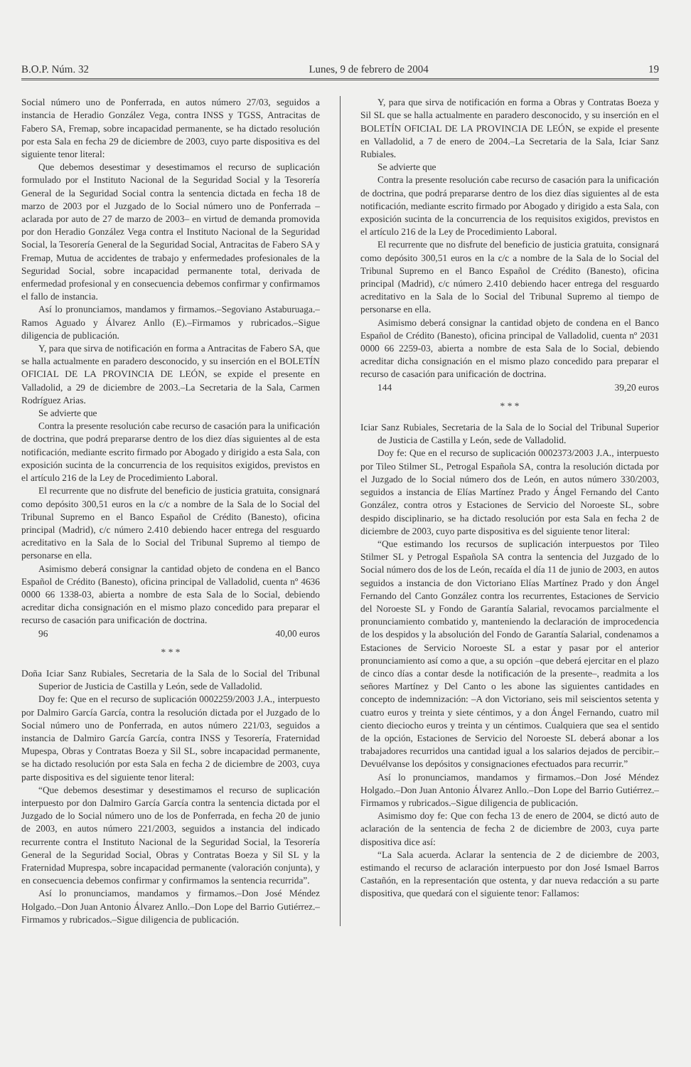B.O.P. Núm. 32 Lunes, 9 de febrero de 2004 19
Social número uno de Ponferrada, en autos número 27/03, seguidos a instancia de Heradio González Vega, contra INSS y TGSS, Antracitas de Fabero SA, Fremap, sobre incapacidad permanente, se ha dictado resolución por esta Sala en fecha 29 de diciembre de 2003, cuyo parte dispositiva es del siguiente tenor literal:
Que debemos desestimar y desestimamos el recurso de suplicación formulado por el Instituto Nacional de la Seguridad Social y la Tesorería General de la Seguridad Social contra la sentencia dictada en fecha 18 de marzo de 2003 por el Juzgado de lo Social número uno de Ponferrada –aclarada por auto de 27 de marzo de 2003– en virtud de demanda promovida por don Heradio González Vega contra el Instituto Nacional de la Seguridad Social, la Tesorería General de la Seguridad Social, Antracitas de Fabero SA y Fremap, Mutua de accidentes de trabajo y enfermedades profesionales de la Seguridad Social, sobre incapacidad permanente total, derivada de enfermedad profesional y en consecuencia debemos confirmar y confirmamos el fallo de instancia.
Así lo pronunciamos, mandamos y firmamos.–Segoviano Astaburuaga.–Ramos Aguado y Álvarez Anllo (E).–Firmamos y rubricados.–Sigue diligencia de publicación.
Y, para que sirva de notificación en forma a Antracitas de Fabero SA, que se halla actualmente en paradero desconocido, y su inserción en el BOLETÍN OFICIAL DE LA PROVINCIA DE LEÓN, se expide el presente en Valladolid, a 29 de diciembre de 2003.–La Secretaria de la Sala, Carmen Rodríguez Arias.
Se advierte que
Contra la presente resolución cabe recurso de casación para la unificación de doctrina, que podrá prepararse dentro de los diez días siguientes al de esta notificación, mediante escrito firmado por Abogado y dirigido a esta Sala, con exposición sucinta de la concurrencia de los requisitos exigidos, previstos en el artículo 216 de la Ley de Procedimiento Laboral.
El recurrente que no disfrute del beneficio de justicia gratuita, consignará como depósito 300,51 euros en la c/c a nombre de la Sala de lo Social del Tribunal Supremo en el Banco Español de Crédito (Banesto), oficina principal (Madrid), c/c número 2.410 debiendo hacer entrega del resguardo acreditativo en la Sala de lo Social del Tribunal Supremo al tiempo de personarse en ella.
Asimismo deberá consignar la cantidad objeto de condena en el Banco Español de Crédito (Banesto), oficina principal de Valladolid, cuenta nº 4636 0000 66 1338-03, abierta a nombre de esta Sala de lo Social, debiendo acreditar dicha consignación en el mismo plazo concedido para preparar el recurso de casación para unificación de doctrina.
96 40,00 euros
* * *
Doña Iciar Sanz Rubiales, Secretaria de la Sala de lo Social del Tribunal Superior de Justicia de Castilla y León, sede de Valladolid.
Doy fe: Que en el recurso de suplicación 0002259/2003 J.A., interpuesto por Dalmiro García García, contra la resolución dictada por el Juzgado de lo Social número uno de Ponferrada, en autos número 221/03, seguidos a instancia de Dalmiro García García, contra INSS y Tesorería, Fraternidad Mupespa, Obras y Contratas Boeza y Sil SL, sobre incapacidad permanente, se ha dictado resolución por esta Sala en fecha 2 de diciembre de 2003, cuya parte dispositiva es del siguiente tenor literal:
“Que debemos desestimar y desestimamos el recurso de suplicación interpuesto por don Dalmiro García García contra la sentencia dictada por el Juzgado de lo Social número uno de los de Ponferrada, en fecha 20 de junio de 2003, en autos número 221/2003, seguidos a instancia del indicado recurrente contra el Instituto Nacional de la Seguridad Social, la Tesorería General de la Seguridad Social, Obras y Contratas Boeza y Sil SL y la Fraternidad Muprespa, sobre incapacidad permanente (valoración conjunta), y en consecuencia debemos confirmar y confirmamos la sentencia recurrida”.
Así lo pronunciamos, mandamos y firmamos.–Don José Méndez Holgado.–Don Juan Antonio Álvarez Anllo.–Don Lope del Barrio Gutiérrez.–Firmamos y rubricados.–Sigue diligencia de publicación.
Y, para que sirva de notificación en forma a Obras y Contratas Boeza y Sil SL que se halla actualmente en paradero desconocido, y su inserción en el BOLETÍN OFICIAL DE LA PROVINCIA DE LEÓN, se expide el presente en Valladolid, a 7 de enero de 2004.–La Secretaria de la Sala, Iciar Sanz Rubiales.
Se advierte que
Contra la presente resolución cabe recurso de casación para la unificación de doctrina, que podrá prepararse dentro de los diez días siguientes al de esta notificación, mediante escrito firmado por Abogado y dirigido a esta Sala, con exposición sucinta de la concurrencia de los requisitos exigidos, previstos en el artículo 216 de la Ley de Procedimiento Laboral.
El recurrente que no disfrute del beneficio de justicia gratuita, consignará como depósito 300,51 euros en la c/c a nombre de la Sala de lo Social del Tribunal Supremo en el Banco Español de Crédito (Banesto), oficina principal (Madrid), c/c número 2.410 debiendo hacer entrega del resguardo acreditativo en la Sala de lo Social del Tribunal Supremo al tiempo de personarse en ella.
Asimismo deberá consignar la cantidad objeto de condena en el Banco Español de Crédito (Banesto), oficina principal de Valladolid, cuenta nº 2031 0000 66 2259-03, abierta a nombre de esta Sala de lo Social, debiendo acreditar dicha consignación en el mismo plazo concedido para preparar el recurso de casación para unificación de doctrina.
144 39,20 euros
* * *
Iciar Sanz Rubiales, Secretaria de la Sala de lo Social del Tribunal Superior de Justicia de Castilla y León, sede de Valladolid.
Doy fe: Que en el recurso de suplicación 0002373/2003 J.A., interpuesto por Tileo Stilmer SL, Petrogal Española SA, contra la resolución dictada por el Juzgado de lo Social número dos de León, en autos número 330/2003, seguidos a instancia de Elías Martínez Prado y Ángel Fernando del Canto González, contra otros y Estaciones de Servicio del Noroeste SL, sobre despido disciplinario, se ha dictado resolución por esta Sala en fecha 2 de diciembre de 2003, cuyo parte dispositiva es del siguiente tenor literal:
“Que estimando los recursos de suplicación interpuestos por Tileo Stilmer SL y Petrogal Española SA contra la sentencia del Juzgado de lo Social número dos de los de León, recaída el día 11 de junio de 2003, en autos seguidos a instancia de don Victoriano Elías Martínez Prado y don Ángel Fernando del Canto González contra los recurrentes, Estaciones de Servicio del Noroeste SL y Fondo de Garantía Salarial, revocamos parcialmente el pronunciamiento combatido y, manteniendo la declaración de improcedencia de los despidos y la absolución del Fondo de Garantía Salarial, condenamos a Estaciones de Servicio Noroeste SL a estar y pasar por el anterior pronunciamiento así como a que, a su opción –que deberá ejercitar en el plazo de cinco días a contar desde la notificación de la presente–, readmita a los señores Martínez y Del Canto o les abone las siguientes cantidades en concepto de indemnización: –A don Victoriano, seis mil seiscientos setenta y cuatro euros y treinta y siete céntimos, y a don Ángel Fernando, cuatro mil ciento dieciocho euros y treinta y un céntimos. Cualquiera que sea el sentido de la opción, Estaciones de Servicio del Noroeste SL deberá abonar a los trabajadores recurridos una cantidad igual a los salarios dejados de percibir.– Devuélvanse los depósitos y consignaciones efectuados para recurrir.”
Así lo pronunciamos, mandamos y firmamos.–Don José Méndez Holgado.–Don Juan Antonio Álvarez Anllo.–Don Lope del Barrio Gutiérrez.–Firmamos y rubricados.–Sigue diligencia de publicación.
Asimismo doy fe: Que con fecha 13 de enero de 2004, se dictó auto de aclaración de la sentencia de fecha 2 de diciembre de 2003, cuya parte dispositiva dice así:
“La Sala acuerda. Aclarar la sentencia de 2 de diciembre de 2003, estimando el recurso de aclaración interpuesto por don José Ismael Barros Castañón, en la representación que ostenta, y dar nueva redacción a su parte dispositiva, que quedará con el siguiente tenor: Fallamos: